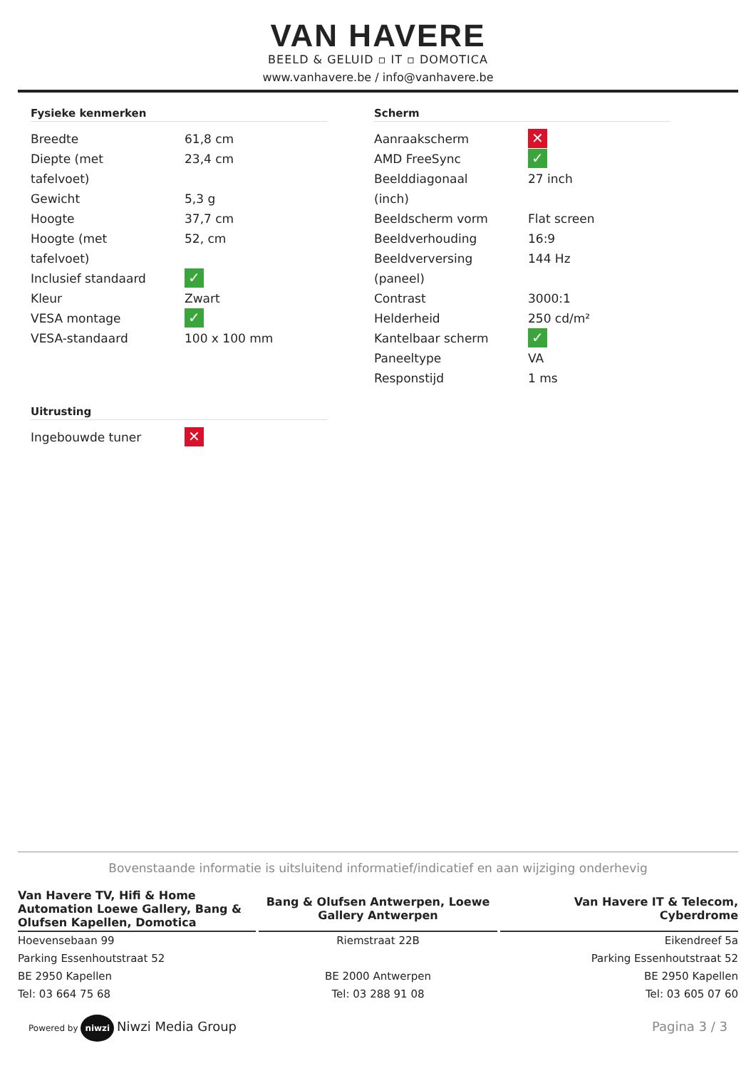VAN HAVERE
BEELD & GELUID ▫ IT ▫ DOMOTICA
www.vanhavere.be / info@vanhavere.be
Fysieke kenmerken
| Breedte | 61,8 cm |
| Diepte (met tafelvoet) | 23,4 cm |
| Gewicht | 5,3 g |
| Hoogte | 37,7 cm |
| Hoogte (met tafelvoet) | 52, cm |
| Inclusief standaard | ✓ |
| Kleur | Zwart |
| VESA montage | ✓ |
| VESA-standaard | 100 x 100 mm |
Uitrusting
| Ingebouwde tuner | ✕ |
Scherm
| Aanraakscherm | ✕ |
| AMD FreeSync | ✓ |
| Beelddiagonaal (inch) | 27 inch |
| Beeldscherm vorm | Flat screen |
| Beeldverhouding | 16:9 |
| Beeldverversing (paneel) | 144 Hz |
| Contrast | 3000:1 |
| Helderheid | 250 cd/m² |
| Kantelbaar scherm | ✓ |
| Paneeltype | VA |
| Responstijd | 1 ms |
Bovenstaande informatie is uitsluitend informatief/indicatief en aan wijziging onderhevig
Van Havere TV, Hifi & Home Automation Loewe Gallery, Bang & Olufsen Kapellen, Domotica
Hoevensebaan 99
Parking Essenhoutstraat 52
BE 2950 Kapellen
Tel: 03 664 75 68
Bang & Olufsen Antwerpen, Loewe Gallery Antwerpen
Riemstraat 22B
BE 2000 Antwerpen
Tel: 03 288 91 08
Van Havere IT & Telecom, Cyberdrome
Eikendreef 5a
Parking Essenhoutstraat 52
BE 2950 Kapellen
Tel: 03 605 07 60
Powered by niwzi Niwzi Media Group
Pagina 3 / 3